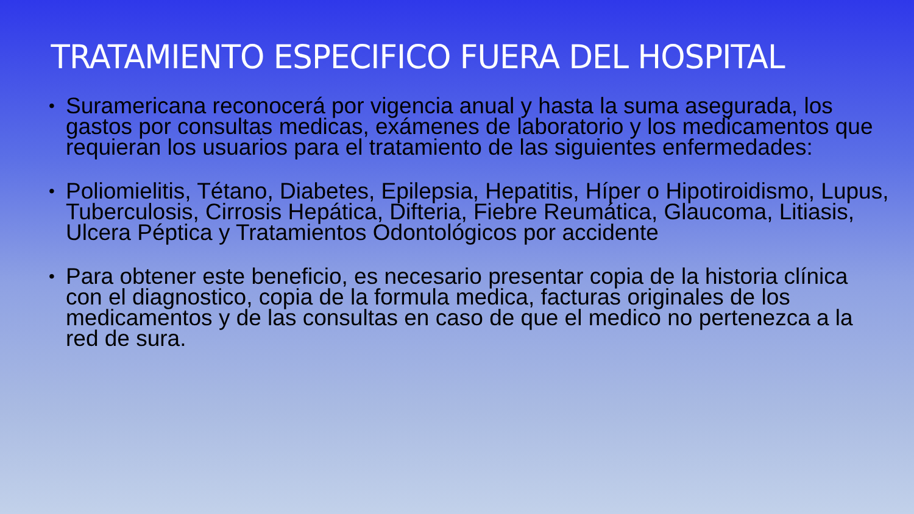TRATAMIENTO ESPECIFICO FUERA DEL HOSPITAL
• Suramericana reconocerá por vigencia anual y hasta la suma asegurada, los gastos por consultas medicas, exámenes de laboratorio y los medicamentos que requieran los usuarios para el tratamiento de las siguientes enfermedades:
• Poliomielitis, Tétano, Diabetes, Epilepsia, Hepatitis, Híper o Hipotiroidismo, Lupus, Tuberculosis, Cirrosis Hepática, Difteria, Fiebre Reumática, Glaucoma, Litiasis, Ulcera Péptica y Tratamientos Odontológicos por accidente
• Para obtener este beneficio, es necesario presentar copia de la historia clínica con el diagnostico, copia de la formula medica, facturas originales de los medicamentos y de las consultas en caso de que el medico no pertenezca a la red de sura.